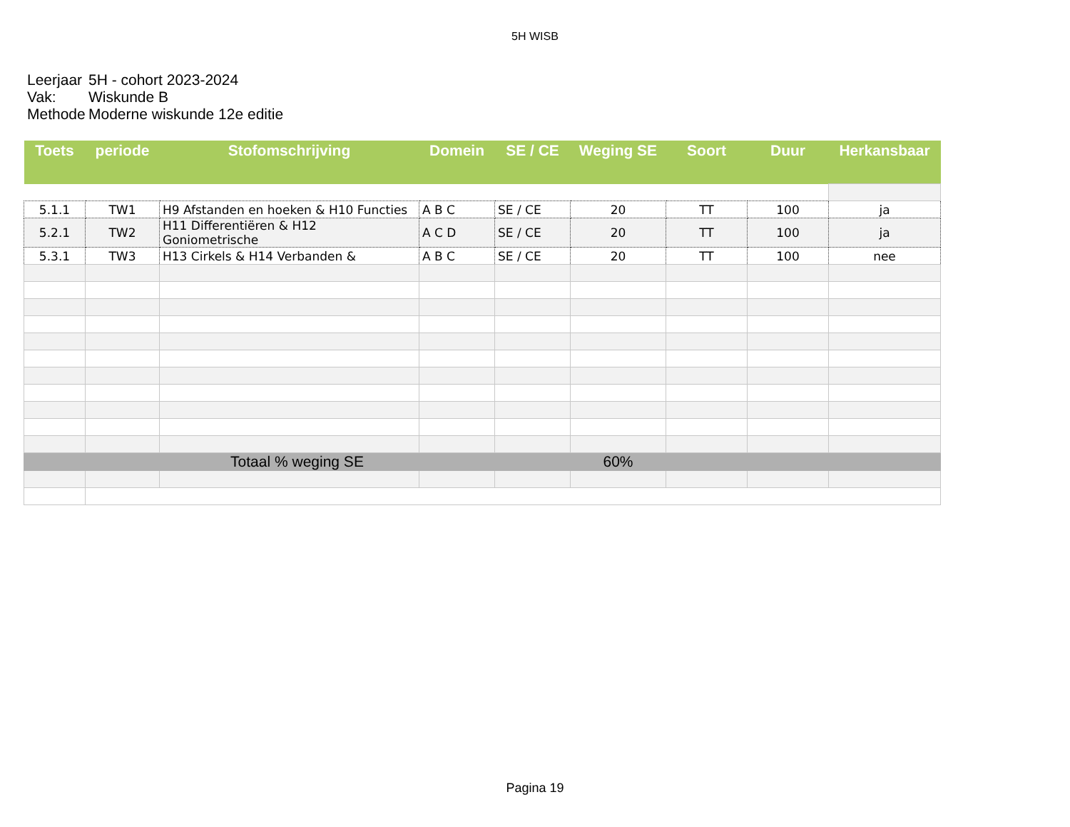5H WISB
Leerjaar 5H - cohort 2023-2024
Vak: Wiskunde B
Methode Moderne wiskunde 12e editie
| Toets | periode | Stofomschrijving | Domein | SE / CE | Weging SE | Soort | Duur | Herkansbaar |
| --- | --- | --- | --- | --- | --- | --- | --- | --- |
| 5.1.1 | TW1 | H9 Afstanden en hoeken & H10 Functies | A B C | SE / CE | 20 | TT | 100 | ja |
| 5.2.1 | TW2 | H11 Differentiëren & H12 Goniometrische | A C D | SE / CE | 20 | TT | 100 | ja |
| 5.3.1 | TW3 | H13 Cirkels & H14 Verbanden & | A B C | SE / CE | 20 | TT | 100 | nee |
| Totaal % weging SE | | | | | 60% | | | |
Pagina 19